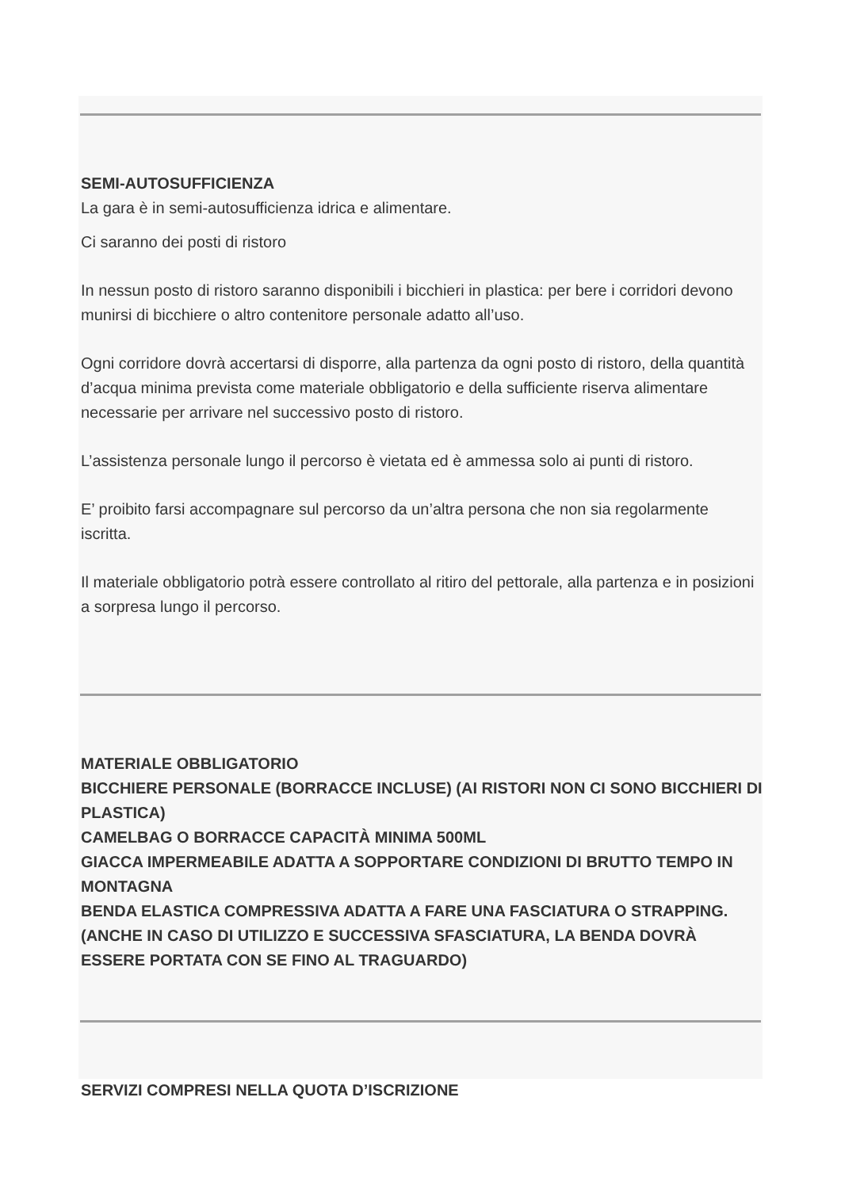SEMI-AUTOSUFFICIENZA
La gara è in semi-autosufficienza idrica e alimentare.
Ci saranno dei posti di ristoro
In nessun posto di ristoro saranno disponibili i bicchieri in plastica: per bere i corridori devono munirsi di bicchiere o altro contenitore personale adatto all’uso.
Ogni corridore dovrà accertarsi di disporre, alla partenza da ogni posto di ristoro, della quantità d’acqua minima prevista come materiale obbligatorio e della sufficiente riserva alimentare necessarie per arrivare nel successivo posto di ristoro.
L’assistenza personale lungo il percorso è vietata ed è ammessa solo ai punti di ristoro.
E’ proibito farsi accompagnare sul percorso da un’altra persona che non sia regolarmente iscritta.
Il materiale obbligatorio potrà essere controllato al ritiro del pettorale, alla partenza e in posizioni a sorpresa lungo il percorso.
MATERIALE OBBLIGATORIO
BICCHIERE PERSONALE (BORRACCE INCLUSE) (AI RISTORI NON CI SONO BICCHIERI DI PLASTICA)
CAMELBAG O BORRACCE CAPACITÀ MINIMA 500ML
GIACCA IMPERMEABILE ADATTA A SOPPORTARE CONDIZIONI DI BRUTTO TEMPO IN MONTAGNA
BENDA ELASTICA COMPRESSIVA ADATTA A FARE UNA FASCIATURA O STRAPPING.
(ANCHE IN CASO DI UTILIZZO E SUCCESSIVA SFASCIATURA, LA BENDA DOVRÀ ESSERE PORTATA CON SE FINO AL TRAGUARDO)
SERVIZI COMPRESI NELLA QUOTA D’ISCRIZIONE